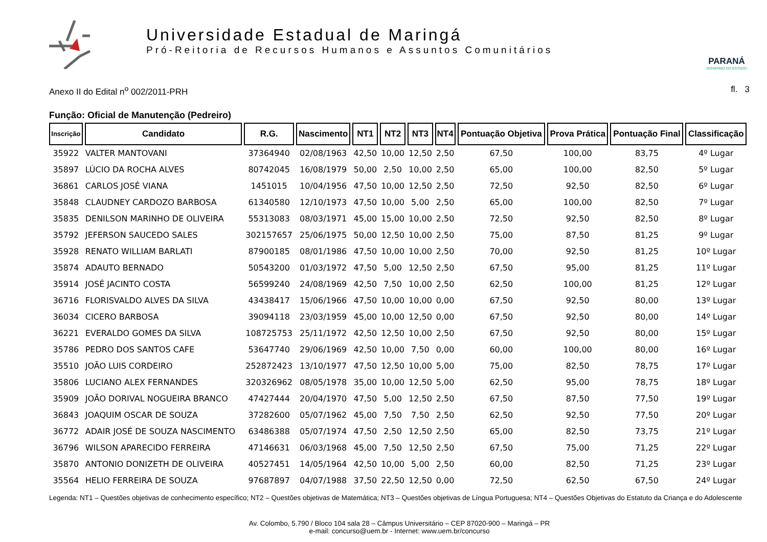Universidade Estadual de Maringá
Pró-Reitoria de Recursos Humanos e Assuntos Comunitários
PARANÁ
GOVERNO DO ESTADO
Anexo II do Edital n<sup>o</sup> 002/2011-PRH fl. 3
Função: Oficial de Manutenção (Pedreiro)
| Inscrição | Candidato | R.G. | Nascimento | NT1 | NT2 | NT3 | NT4 | Pontuação Objetiva | Prova Prática | Pontuação Final | Classificação |
| --- | --- | --- | --- | --- | --- | --- | --- | --- | --- | --- | --- |
| 35922 | VALTER MANTOVANI | 37364940 | 02/08/1963 | 42,50 | 10,00 | 12,50 | 2,50 | 67,50 | 100,00 | 83,75 | 4º Lugar |
| 35897 | LÚCIO DA ROCHA ALVES | 80742045 | 16/08/1979 | 50,00 | 2,50 | 10,00 | 2,50 | 65,00 | 100,00 | 82,50 | 5º Lugar |
| 36861 | CARLOS JOSÉ VIANA | 1451015 | 10/04/1956 | 47,50 | 10,00 | 12,50 | 2,50 | 72,50 | 92,50 | 82,50 | 6º Lugar |
| 35848 | CLAUDNEY CARDOZO BARBOSA | 61340580 | 12/10/1973 | 47,50 | 10,00 | 5,00 | 2,50 | 65,00 | 100,00 | 82,50 | 7º Lugar |
| 35835 | DENILSON MARINHO DE OLIVEIRA | 55313083 | 08/03/1971 | 45,00 | 15,00 | 10,00 | 2,50 | 72,50 | 92,50 | 82,50 | 8º Lugar |
| 35792 | JEFERSON SAUCEDO SALES | 302157657 | 25/06/1975 | 50,00 | 12,50 | 10,00 | 2,50 | 75,00 | 87,50 | 81,25 | 9º Lugar |
| 35928 | RENATO WILLIAM BARLATI | 87900185 | 08/01/1986 | 47,50 | 10,00 | 10,00 | 2,50 | 70,00 | 92,50 | 81,25 | 10º Lugar |
| 35874 | ADAUTO BERNADO | 50543200 | 01/03/1972 | 47,50 | 5,00 | 12,50 | 2,50 | 67,50 | 95,00 | 81,25 | 11º Lugar |
| 35914 | JOSÉ JACINTO COSTA | 56599240 | 24/08/1969 | 42,50 | 7,50 | 10,00 | 2,50 | 62,50 | 100,00 | 81,25 | 12º Lugar |
| 36716 | FLORISVALDO ALVES DA SILVA | 43438417 | 15/06/1966 | 47,50 | 10,00 | 10,00 | 0,00 | 67,50 | 92,50 | 80,00 | 13º Lugar |
| 36034 | CICERO BARBOSA | 39094118 | 23/03/1959 | 45,00 | 10,00 | 12,50 | 0,00 | 67,50 | 92,50 | 80,00 | 14º Lugar |
| 36221 | EVERALDO GOMES DA SILVA | 108725753 | 25/11/1972 | 42,50 | 12,50 | 10,00 | 2,50 | 67,50 | 92,50 | 80,00 | 15º Lugar |
| 35786 | PEDRO DOS SANTOS CAFE | 53647740 | 29/06/1969 | 42,50 | 10,00 | 7,50 | 0,00 | 60,00 | 100,00 | 80,00 | 16º Lugar |
| 35510 | JOÃO LUIS CORDEIRO | 252872423 | 13/10/1977 | 47,50 | 12,50 | 10,00 | 5,00 | 75,00 | 82,50 | 78,75 | 17º Lugar |
| 35806 | LUCIANO ALEX FERNANDES | 320326962 | 08/05/1978 | 35,00 | 10,00 | 12,50 | 5,00 | 62,50 | 95,00 | 78,75 | 18º Lugar |
| 35909 | JOÃO DORIVAL NOGUEIRA BRANCO | 47427444 | 20/04/1970 | 47,50 | 5,00 | 12,50 | 2,50 | 67,50 | 87,50 | 77,50 | 19º Lugar |
| 36843 | JOAQUIM OSCAR DE SOUZA | 37282600 | 05/07/1962 | 45,00 | 7,50 | 7,50 | 2,50 | 62,50 | 92,50 | 77,50 | 20º Lugar |
| 36772 | ADAIR JOSÉ DE SOUZA NASCIMENTO | 63486388 | 05/07/1974 | 47,50 | 2,50 | 12,50 | 2,50 | 65,00 | 82,50 | 73,75 | 21º Lugar |
| 36796 | WILSON APARECIDO FERREIRA | 47146631 | 06/03/1968 | 45,00 | 7,50 | 12,50 | 2,50 | 67,50 | 75,00 | 71,25 | 22º Lugar |
| 35870 | ANTONIO DONIZETH DE OLIVEIRA | 40527451 | 14/05/1964 | 42,50 | 10,00 | 5,00 | 2,50 | 60,00 | 82,50 | 71,25 | 23º Lugar |
| 35564 | HELIO FERREIRA DE SOUZA | 97687897 | 04/07/1988 | 37,50 | 22,50 | 12,50 | 0,00 | 72,50 | 62,50 | 67,50 | 24º Lugar |
Legenda: NT1 – Questões objetivas de conhecimento específico; NT2 – Questões objetivas de Matemática; NT3 – Questões objetivas de Língua Portuguesa; NT4 – Questões Objetivas do Estatuto da Criança e do Adolescente
Av. Colombo, 5.790 / Bloco 104 sala 28 – Câmpus Universitário – CEP 87020-900 – Maringá – PR
e-mail: concurso@uem.br - Internet: www.uem.br/concurso